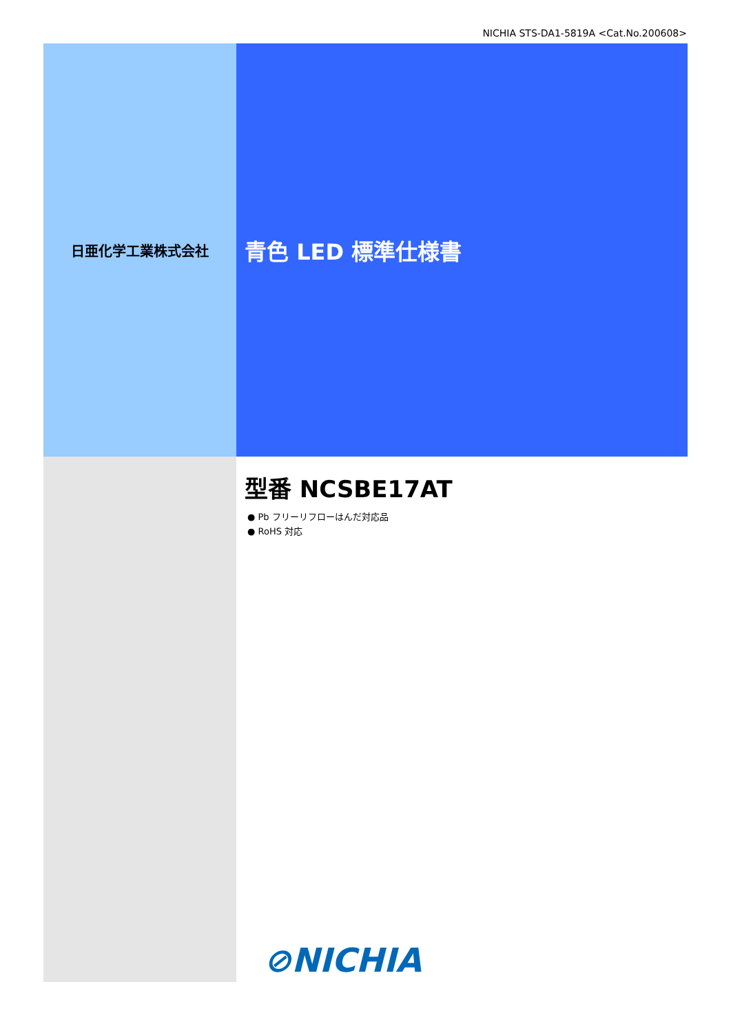NICHIA STS-DA1-5819A <Cat.No.200608>
日亜化学工業株式会社
青色 LED 標準仕様書
型番 NCSBE17AT
● Pb フリーリフローはんだ対応品
● RoHS 対応
⊘NICHIA